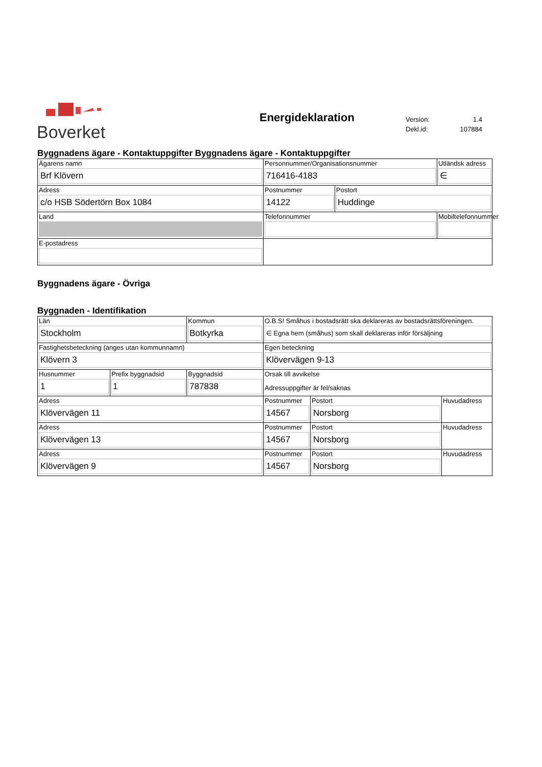Boverket Energideklaration
| Version: | 1.4 |
| Dekl.id: | 107884 |
Byggnadens ägare - Kontaktuppgifter Byggnadens ägare - Kontaktuppgifter
| Ägarens namn Brf Klövern | Personnummer/Organisationsnummer 716416-4183 | | Utländsk adress ∈ |
| Adress c/o HSB Södertörn Box 1084 | Postnummer 14122 | Postort Huddinge | |
| Land | Telefonnummer | | Mobiltelefonnummer |
| E-postadress | | | |
Byggnadens ägare - Övriga
Byggnaden - Identifikation
| Län Stockholm | | Kommun Botkyrka | O.B.S! Småhus i bostadsrätt ska deklareras av bostadsrättsföreningen. ∈ Egna hem (småhus) som skall deklareras inför försäljning | | |
| Fastighetsbeteckning (anges utan kommunnamn) Klövern 3 | | | Egen beteckning Klövervägen 9-13 | | |
| Husnummer 1 | Prefix byggnadsid 1 | Byggnadsid 787838 | Orsak till avvikelse Adressuppgifter är fel/saknas | | |
| Adress Klövervägen 11 | | | Postnummer 14567 | Postort Norsborg | Huvudadress |
| Adress Klövervägen 13 | | | Postnummer 14567 | Postort Norsborg | Huvudadress |
| Adress Klövervägen 9 | | | Postnummer 14567 | Postort Norsborg | Huvudadress |